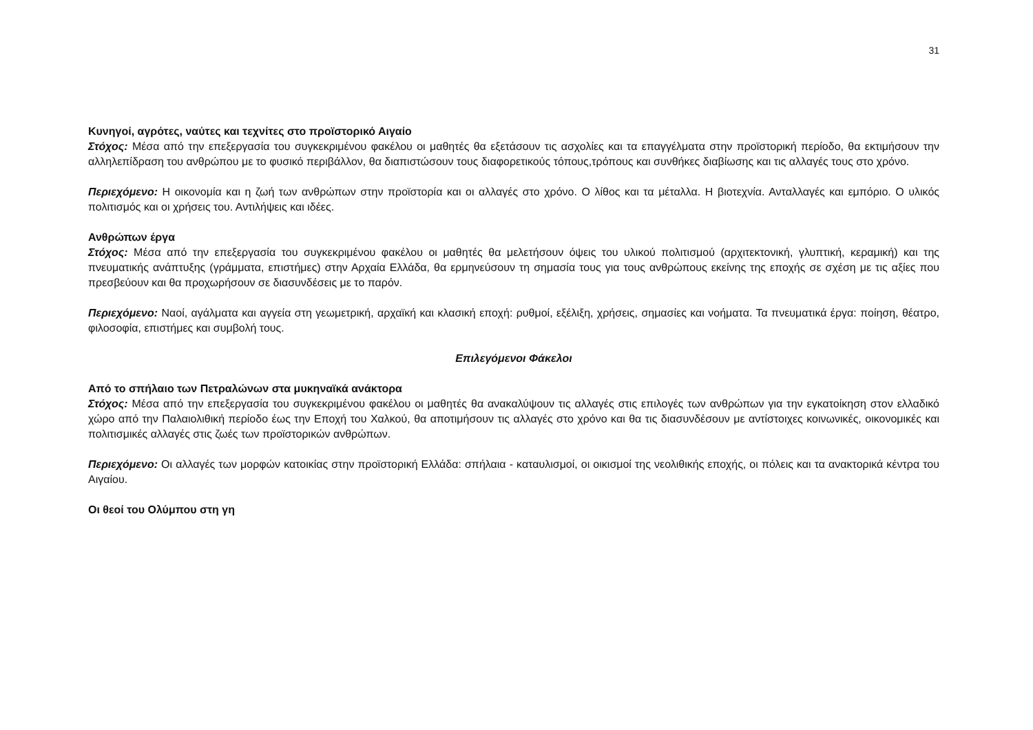31
Κυνηγοί, αγρότες, ναύτες και τεχνίτες στο προϊστορικό Αιγαίο
Στόχος: Μέσα από την επεξεργασία του συγκεκριμένου φακέλου οι μαθητές θα εξετάσουν τις ασχολίες και τα επαγγέλματα στην προϊστορική περίοδο, θα εκτιμήσουν την αλληλεπίδραση του ανθρώπου με το φυσικό περιβάλλον, θα διαπιστώσουν τους διαφορετικούς τόπους,τρόπους και συνθήκες διαβίωσης και τις αλλαγές τους στο χρόνο.
Περιεχόμενο: Η οικονομία και η ζωή των ανθρώπων στην προϊστορία και οι αλλαγές στο χρόνο. Ο λίθος και τα μέταλλα. Η βιοτεχνία. Ανταλλαγές και εμπόριο. Ο υλικός πολιτισμός και οι χρήσεις του. Αντιλήψεις και ιδέες.
Ανθρώπων έργα
Στόχος: Μέσα από την επεξεργασία του συγκεκριμένου φακέλου οι μαθητές θα μελετήσουν όψεις του υλικού πολιτισμού (αρχιτεκτονική, γλυπτική, κεραμική) και της πνευματικής ανάπτυξης (γράμματα, επιστήμες) στην Αρχαία Ελλάδα, θα ερμηνεύσουν τη σημασία τους για τους ανθρώπους εκείνης της εποχής σε σχέση με τις αξίες που πρεσβεύουν και θα προχωρήσουν σε διασυνδέσεις με το παρόν.
Περιεχόμενο: Ναοί, αγάλματα και αγγεία στη γεωμετρική, αρχαϊκή και κλασική εποχή: ρυθμοί, εξέλιξη, χρήσεις, σημασίες και νοήματα. Τα πνευματικά έργα: ποίηση, θέατρο, φιλοσοφία, επιστήμες και συμβολή τους.
Επιλεγόμενοι Φάκελοι
Από το σπήλαιο των Πετραλώνων στα μυκηναϊκά ανάκτορα
Στόχος: Μέσα από την επεξεργασία του συγκεκριμένου φακέλου οι μαθητές θα ανακαλύψουν τις αλλαγές στις επιλογές των ανθρώπων για την εγκατοίκηση στον ελλαδικό χώρο από την Παλαιολιθική περίοδο έως την Εποχή του Χαλκού, θα αποτιμήσουν τις αλλαγές στο χρόνο και θα τις διασυνδέσουν με αντίστοιχες κοινωνικές, οικονομικές και πολιτισμικές αλλαγές στις ζωές των προϊστορικών ανθρώπων.
Περιεχόμενο: Οι αλλαγές των μορφών κατοικίας στην προϊστορική Ελλάδα: σπήλαια - καταυλισμοί, οι οικισμοί της νεολιθικής εποχής, οι πόλεις και τα ανακτορικά κέντρα του Αιγαίου.
Οι θεοί του Ολύμπου στη γη